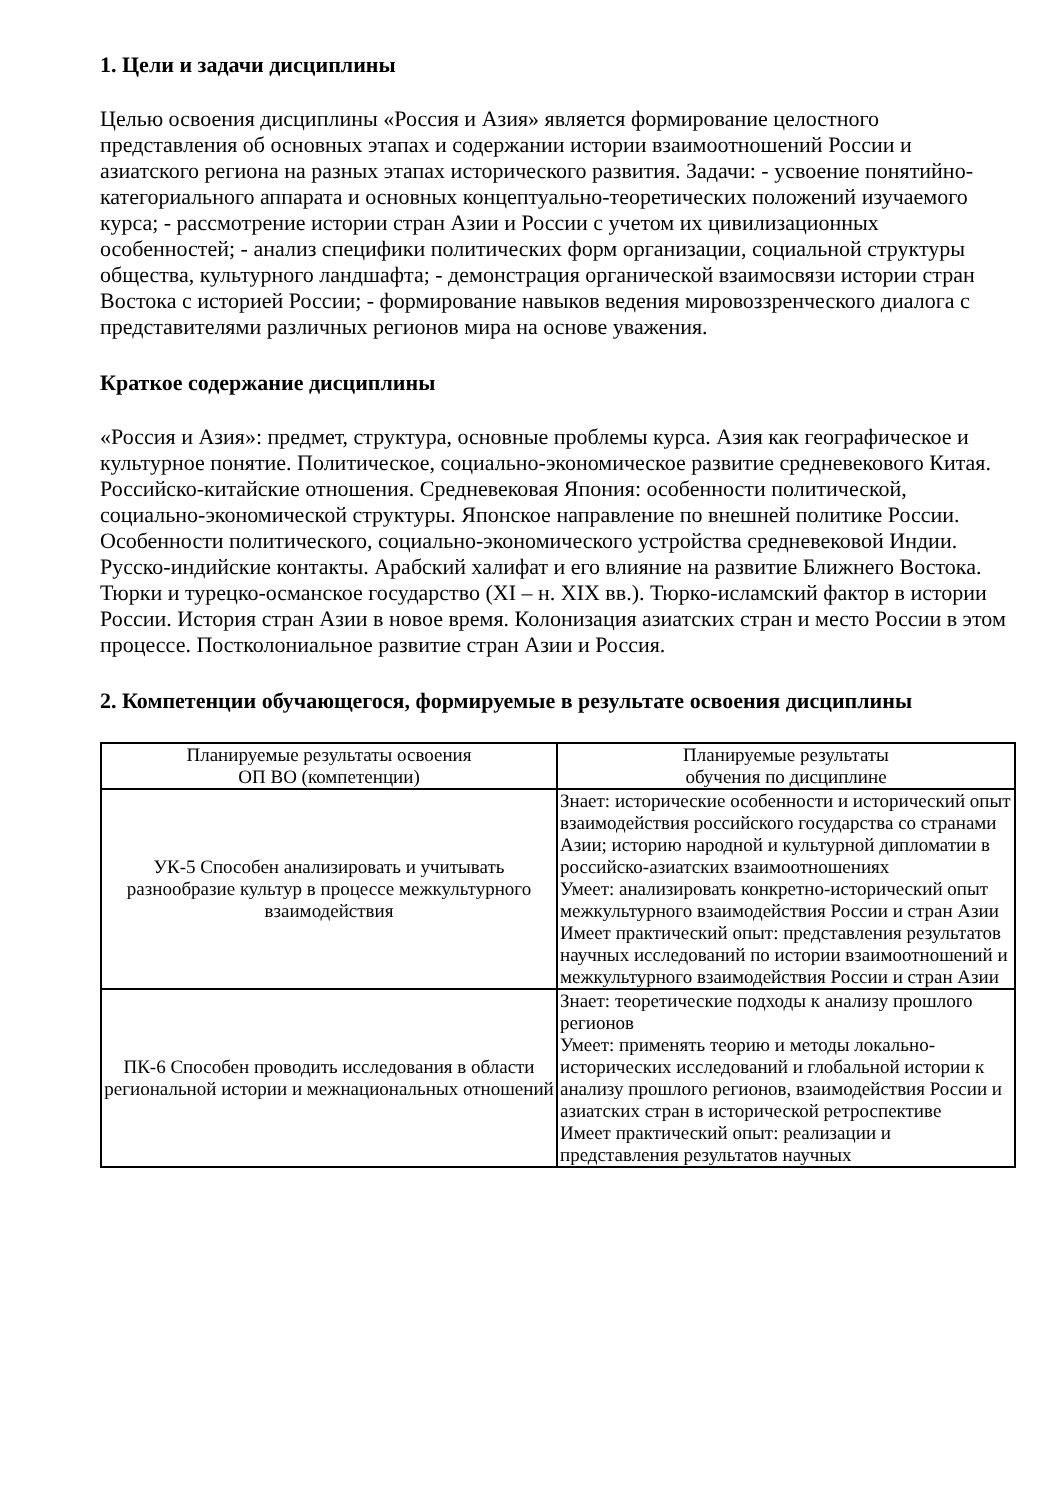1. Цели и задачи дисциплины
Целью освоения дисциплины «Россия и Азия» является формирование целостного представления об основных этапах и содержании истории взаимоотношений России и азиатского региона на разных этапах исторического развития. Задачи: - усвоение понятийно-категориального аппарата и основных концептуально-теоретических положений изучаемого курса; - рассмотрение истории стран Азии и России с учетом их цивилизационных особенностей; - анализ специфики политических форм организации, социальной структуры общества, культурного ландшафта; - демонстрация органической взаимосвязи истории стран Востока с историей России; - формирование навыков ведения мировоззренческого диалога с представителями различных регионов мира на основе уважения.
Краткое содержание дисциплины
«Россия и Азия»: предмет, структура, основные проблемы курса. Азия как географическое и культурное понятие. Политическое, социально-экономическое развитие средневекового Китая. Российско-китайские отношения. Средневековая Япония: особенности политической, социально-экономической структуры. Японское направление по внешней политике России. Особенности политического, социально-экономического устройства средневековой Индии. Русско-индийские контакты. Арабский халифат и его влияние на развитие Ближнего Востока. Тюрки и турецко-османское государство (XI – н. XIX вв.). Тюрко-исламский фактор в истории России. История стран Азии в новое время. Колонизация азиатских стран и место России в этом процессе. Постколониальное развитие стран Азии и Россия.
2. Компетенции обучающегося, формируемые в результате освоения дисциплины
| Планируемые результаты освоения ОП ВО (компетенции) | Планируемые результаты обучения по дисциплине |
| --- | --- |
| УК-5 Способен анализировать и учитывать разнообразие культур в процессе межкультурного взаимодействия | Знает: исторические особенности и исторический опыт взаимодействия российского государства со странами Азии; историю народной и культурной дипломатии в российско-азиатских взаимоотношениях Умеет: анализировать конкретно-исторический опыт межкультурного взаимодействия России и стран Азии Имеет практический опыт: представления результатов научных исследований по истории взаимоотношений и межкультурного взаимодействия России и стран Азии |
| ПК-6 Способен проводить исследования в области региональной истории и межнациональных отношений | Знает: теоретические подходы к анализу прошлого регионов Умеет: применять теорию и методы локально-исторических исследований и глобальной истории к анализу прошлого регионов, взаимодействия России и азиатских стран в исторической ретроспективе Имеет практический опыт: реализации и представления результатов научных |